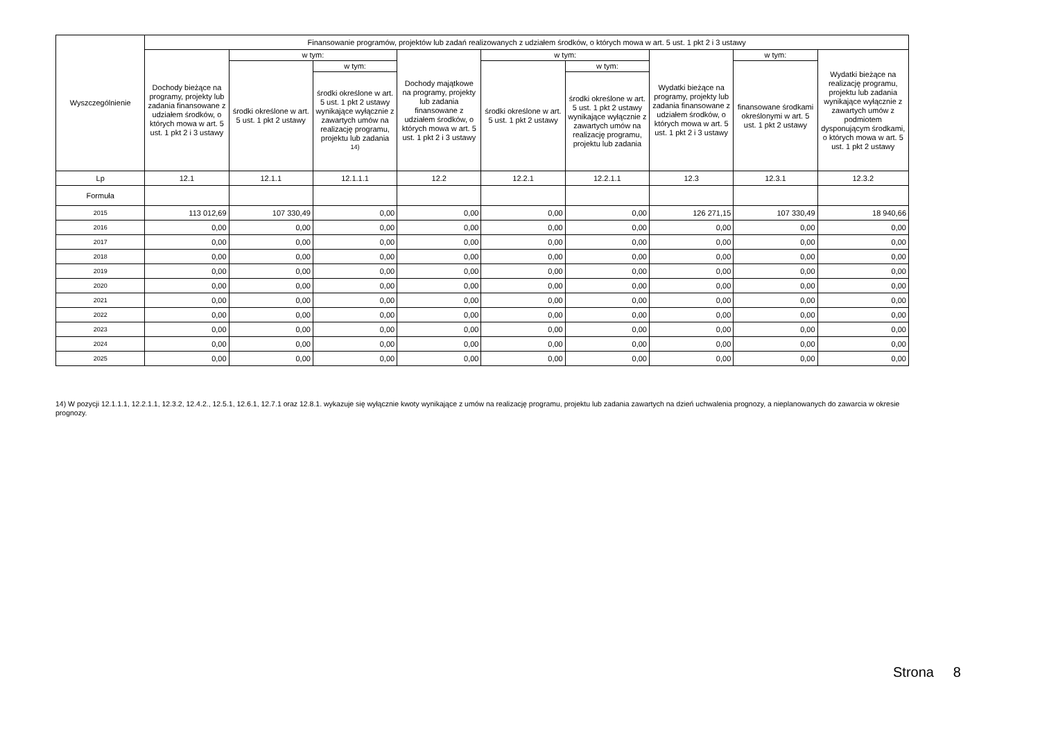| Wyszczególnienie | Finansowanie programów, projektów lub zadań realizowanych z udziałem środków, o których mowa w art. 5 ust. 1 pkt 2 i 3 ustawy | | | | | | | | |
| --- | --- | --- | --- | --- | --- | --- | --- | --- | --- |
| | Dochody bieżące na programy, projekty lub zadania finansowane z udziałem środków, o których mowa w art. 5 ust. 1 pkt 2 i 3 ustawy | w tym: | | Dochody majątkowe na programy, projekty lub zadania finansowane z udziałem środków, o których mowa w art. 5 ust. 1 pkt 2 i 3 ustawy | w tym: | | Wydatki bieżące na programy, projekty lub zadania finansowane z udziałem środków, o których mowa w art. 5 ust. 1 pkt 2 i 3 ustawy | w tym: | Wydatki bieżące na realizację programu, projektu lub zadania wynikające wyłącznie z zawartych umów z podmiotem dysponującym środkami, o których mowa w art. 5 ust. 1 pkt 2 ustawy |
| | | środki określone w art. 5 ust. 1 pkt 2 ustawy | w tym: | | środki określone w art. 5 ust. 1 pkt 2 ustawy | w tym: | | finansowane środkami określonymi w art. 5 ust. 1 pkt 2 ustawy | |
| | | | środki określone w art. 5 ust. 1 pkt 2 ustawy wynikające wyłącznie z zawartych umów na realizację programu, projektu lub zadania <sup>14)</sup> | | | środki określone w art. 5 ust. 1 pkt 2 ustawy wynikające wyłącznie z zawartych umów na realizację programu, projektu lub zadania | | | |
| Lp | 12.1 | 12.1.1 | 12.1.1.1 | 12.2 | 12.2.1 | 12.2.1.1 | 12.3 | 12.3.1 | 12.3.2 |
| Formuła | | | | | | | | | |
| 2015 | 113 012,69 | 107 330,49 | 0,00 | 0,00 | 0,00 | 0,00 | 126 271,15 | 107 330,49 | 18 940,66 |
| 2016 | 0,00 | 0,00 | 0,00 | 0,00 | 0,00 | 0,00 | 0,00 | 0,00 | 0,00 |
| 2017 | 0,00 | 0,00 | 0,00 | 0,00 | 0,00 | 0,00 | 0,00 | 0,00 | 0,00 |
| 2018 | 0,00 | 0,00 | 0,00 | 0,00 | 0,00 | 0,00 | 0,00 | 0,00 | 0,00 |
| 2019 | 0,00 | 0,00 | 0,00 | 0,00 | 0,00 | 0,00 | 0,00 | 0,00 | 0,00 |
| 2020 | 0,00 | 0,00 | 0,00 | 0,00 | 0,00 | 0,00 | 0,00 | 0,00 | 0,00 |
| 2021 | 0,00 | 0,00 | 0,00 | 0,00 | 0,00 | 0,00 | 0,00 | 0,00 | 0,00 |
| 2022 | 0,00 | 0,00 | 0,00 | 0,00 | 0,00 | 0,00 | 0,00 | 0,00 | 0,00 |
| 2023 | 0,00 | 0,00 | 0,00 | 0,00 | 0,00 | 0,00 | 0,00 | 0,00 | 0,00 |
| 2024 | 0,00 | 0,00 | 0,00 | 0,00 | 0,00 | 0,00 | 0,00 | 0,00 | 0,00 |
| 2025 | 0,00 | 0,00 | 0,00 | 0,00 | 0,00 | 0,00 | 0,00 | 0,00 | 0,00 |
14) W pozycji 12.1.1.1, 12.2.1.1, 12.3.2, 12.4.2., 12.5.1, 12.6.1, 12.7.1 oraz 12.8.1. wykazuje się wyłącznie kwoty wynikające z umów na realizację programu, projektu lub zadania zawartych na dzień uchwalenia prognozy, a nieplanowanych do zawarcia w okresie prognozy.
Strona 8